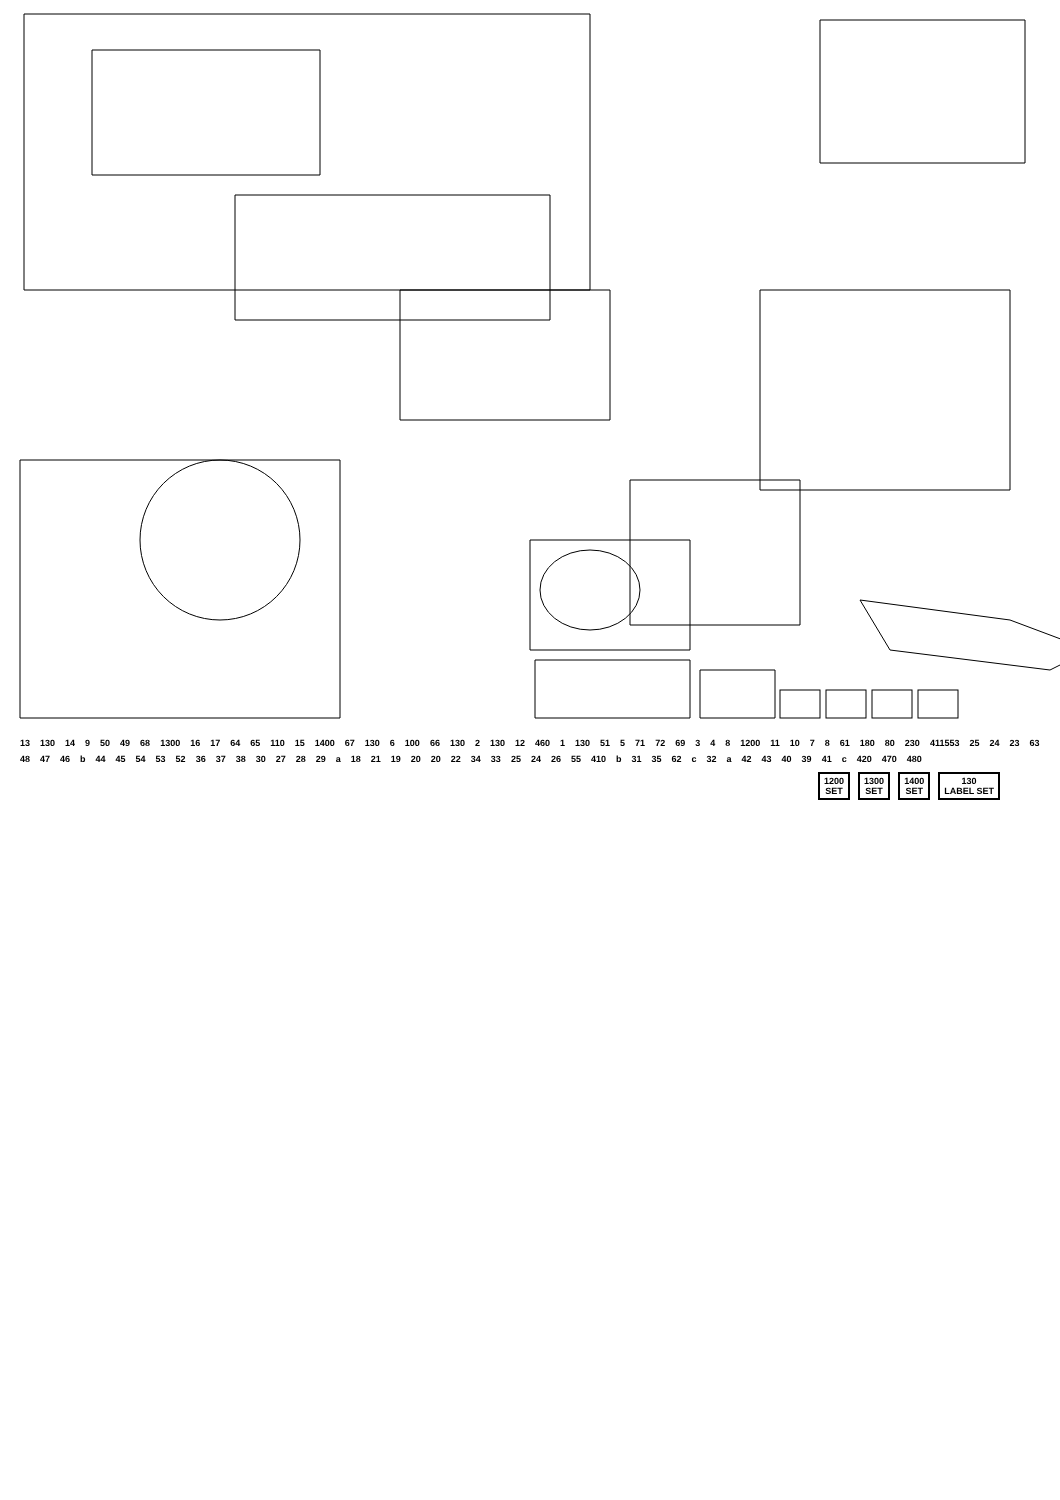13 130 14 9 50 49 68 1300 16 17 64 65 110 15 1400 67 130 6 100 66 130 2 130 12 460 1 130 51 5 71 72 69 3 4 8 1200 11 10 7 8 61 180 80 230 411553 25 24 23 63 48 47 46 b 44 45 54 53 52 36 37 38 30 27 28 29 a 18 21 19 20 20 22 34 33 25 24 26 55 410 b 31 35 62 c 32 a 42 43 40 39 41 c 420 470 480
1200
SET
1300
SET
1400
SET
130
LABEL SET